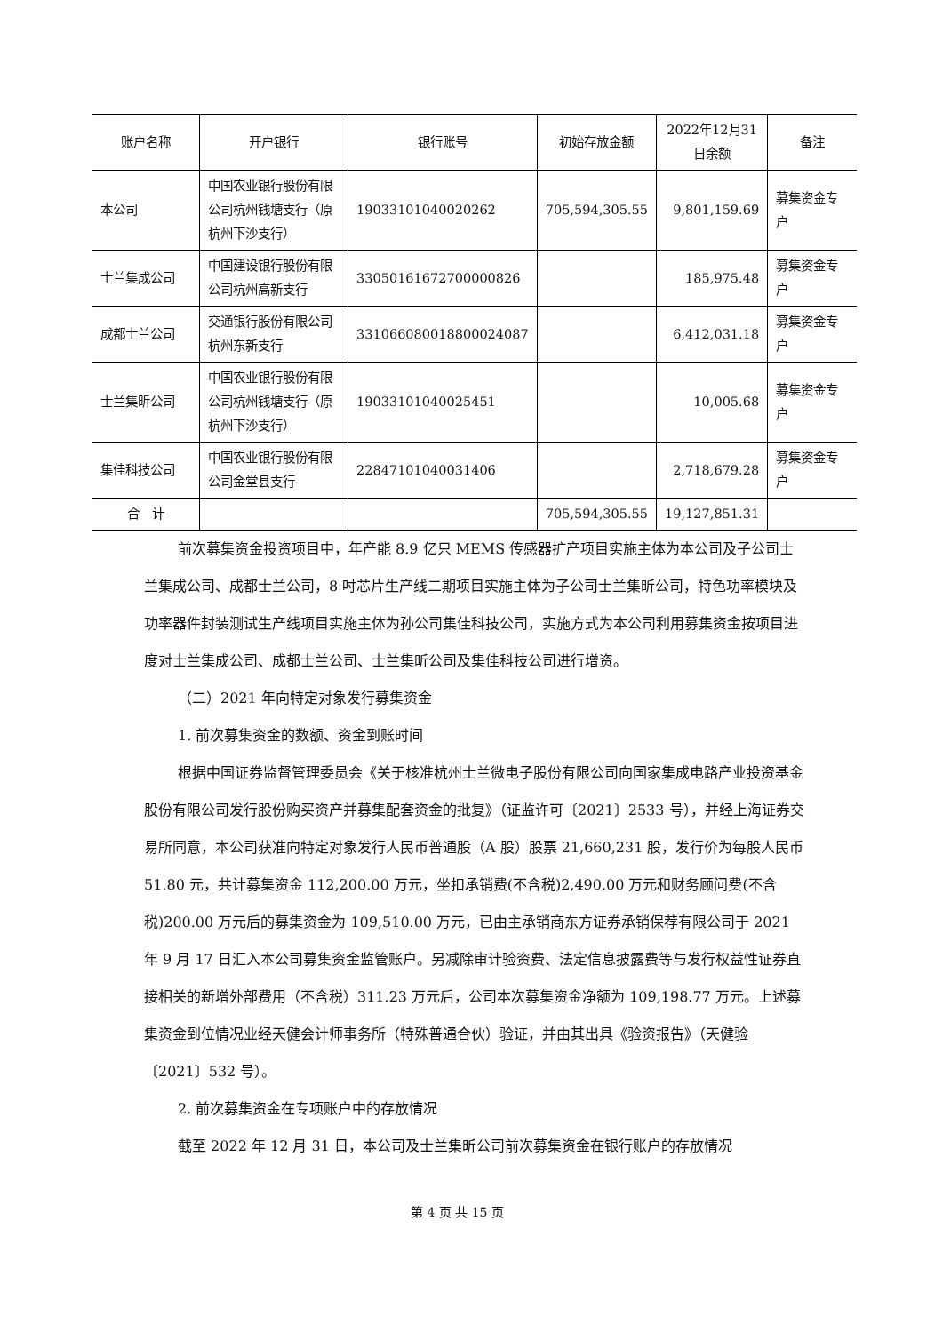| 账户名称 | 开户银行 | 银行账号 | 初始存放金额 | 2022年12月31日余额 | 备注 |
| --- | --- | --- | --- | --- | --- |
| 本公司 | 中国农业银行股份有限公司杭州钱塘支行（原杭州下沙支行） | 19033101040020262 | 705,594,305.55 | 9,801,159.69 | 募集资金专户 |
| 士兰集成公司 | 中国建设银行股份有限公司杭州高新支行 | 33050161672700000826 | | 185,975.48 | 募集资金专户 |
| 成都士兰公司 | 交通银行股份有限公司杭州东新支行 | 331066080018800024087 | | 6,412,031.18 | 募集资金专户 |
| 士兰集昕公司 | 中国农业银行股份有限公司杭州钱塘支行（原杭州下沙支行） | 19033101040025451 | | 10,005.68 | 募集资金专户 |
| 集佳科技公司 | 中国农业银行股份有限公司金堂县支行 | 22847101040031406 | | 2,718,679.28 | 募集资金专户 |
| 合 计 | | | 705,594,305.55 | 19,127,851.31 | |
前次募集资金投资项目中，年产能 8.9 亿只 MEMS 传感器扩产项目实施主体为本公司及子公司士兰集成公司、成都士兰公司，8 吋芯片生产线二期项目实施主体为子公司士兰集昕公司，特色功率模块及功率器件封装测试生产线项目实施主体为孙公司集佳科技公司，实施方式为本公司利用募集资金按项目进度对士兰集成公司、成都士兰公司、士兰集昕公司及集佳科技公司进行增资。
（二）2021 年向特定对象发行募集资金
1. 前次募集资金的数额、资金到账时间
根据中国证券监督管理委员会《关于核准杭州士兰微电子股份有限公司向国家集成电路产业投资基金股份有限公司发行股份购买资产并募集配套资金的批复》（证监许可〔2021〕2533 号），并经上海证券交易所同意，本公司获准向特定对象发行人民币普通股（A 股）股票 21,660,231 股，发行价为每股人民币 51.80 元，共计募集资金 112,200.00 万元，坐扣承销费(不含税)2,490.00 万元和财务顾问费(不含税)200.00 万元后的募集资金为 109,510.00 万元，已由主承销商东方证券承销保荐有限公司于 2021 年 9 月 17 日汇入本公司募集资金监管账户。另减除审计验资费、法定信息披露费等与发行权益性证券直接相关的新增外部费用（不含税）311.23 万元后，公司本次募集资金净额为 109,198.77 万元。上述募集资金到位情况业经天健会计师事务所（特殊普通合伙）验证，并由其出具《验资报告》（天健验〔2021〕532 号）。
2. 前次募集资金在专项账户中的存放情况
截至 2022 年 12 月 31 日，本公司及士兰集昕公司前次募集资金在银行账户的存放情况
第 4 页 共 15 页